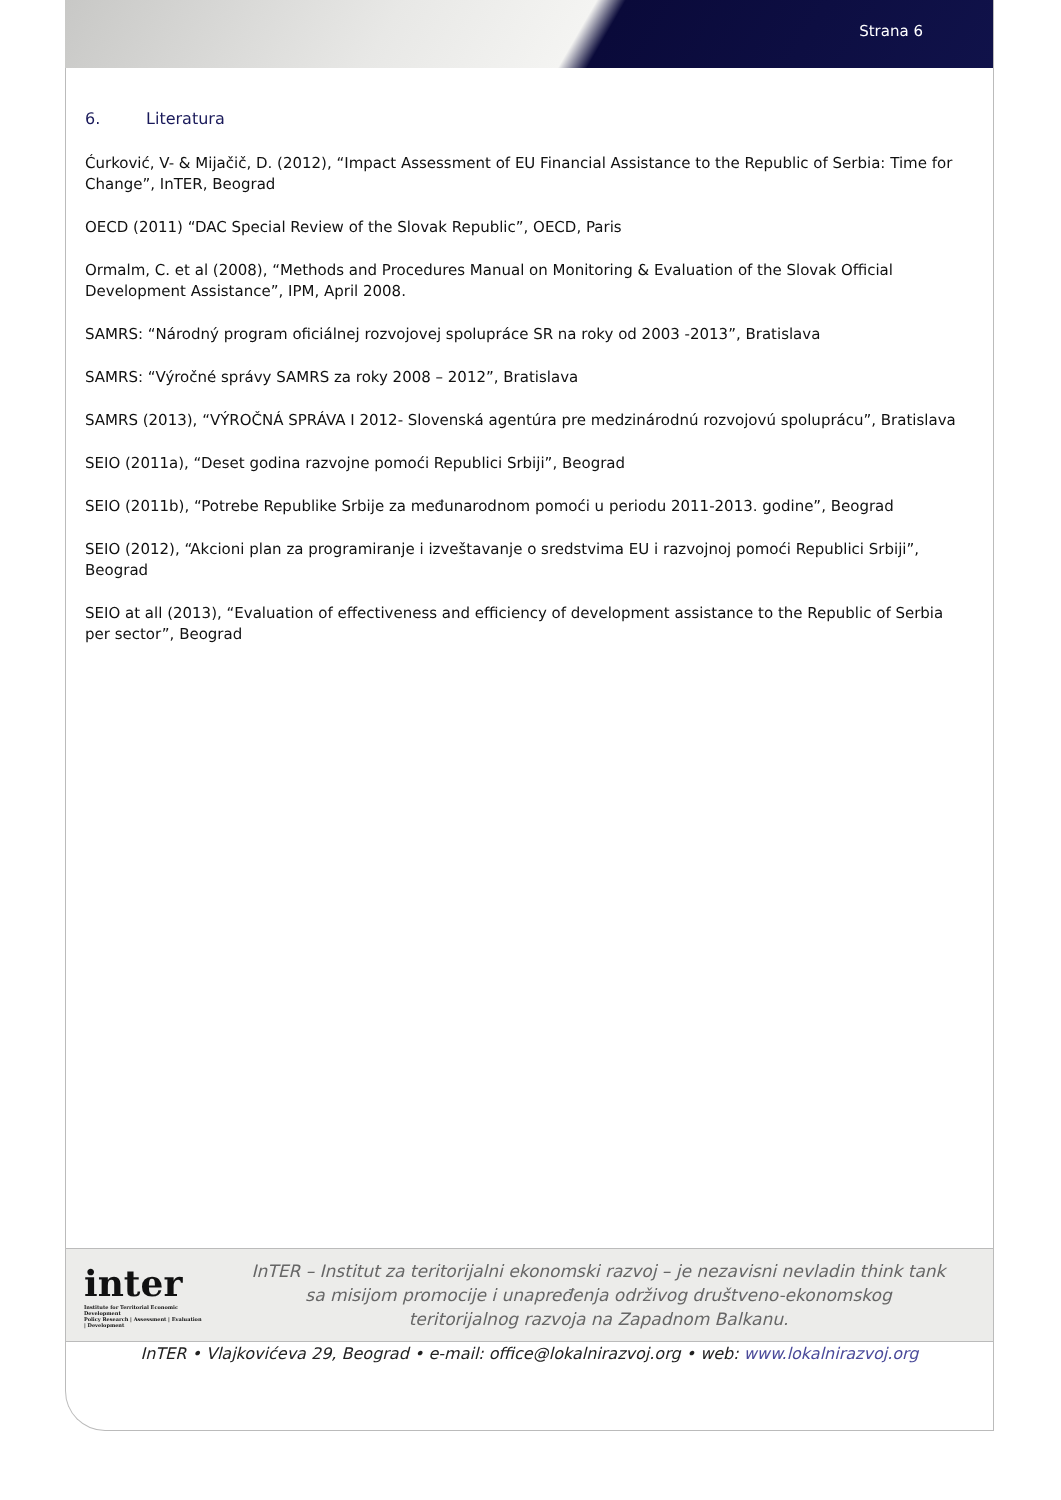Strana 6
6. Literatura
Ćurković, V- & Mijačič, D. (2012), “Impact Assessment of EU Financial Assistance to the Republic of Serbia: Time for Change”, InTER, Beograd
OECD (2011) “DAC Special Review of the Slovak Republic”, OECD, Paris
Ormalm, C. et al (2008), “Methods and Procedures Manual on Monitoring & Evaluation of the Slovak Official Development Assistance”, IPM, April 2008.
SAMRS: “Národný program oficiálnej rozvojovej spolupráce SR na roky od 2003 -2013”, Bratislava
SAMRS: “Výročné správy SAMRS za roky 2008 – 2012”, Bratislava
SAMRS (2013), “VÝROČNÁ SPRÁVA I 2012- Slovenská agentúra pre medzinárodnú rozvojovú spoluprácu”, Bratislava
SEIO (2011a), “Deset godina razvojne pomoći Republici Srbiji”, Beograd
SEIO (2011b), “Potrebe Republike Srbije za međunarodnom pomoći u periodu 2011-2013. godine”, Beograd
SEIO (2012), “Akcioni plan za programiranje i izveštavanje o sredstvima EU i razvojnoj pomoći Republici Srbiji”, Beograd
SEIO at all (2013), “Evaluation of effectiveness and efficiency of development assistance to the Republic of Serbia per sector”, Beograd
inter
Institute for Territorial Economic Development
Policy Research | Assessment | Evaluation | Development
InTER – Institut za teritorijalni ekonomski razvoj – je nezavisni nevladin think tank
sa misijom promocije i unapređenja održivog društveno-ekonomskog
teritorijalnog razvoja na Zapadnom Balkanu.
InTER • Vlajkovićeva 29, Beograd • e-mail: office@lokalnirazvoj.org • web: www.lokalnirazvoj.org